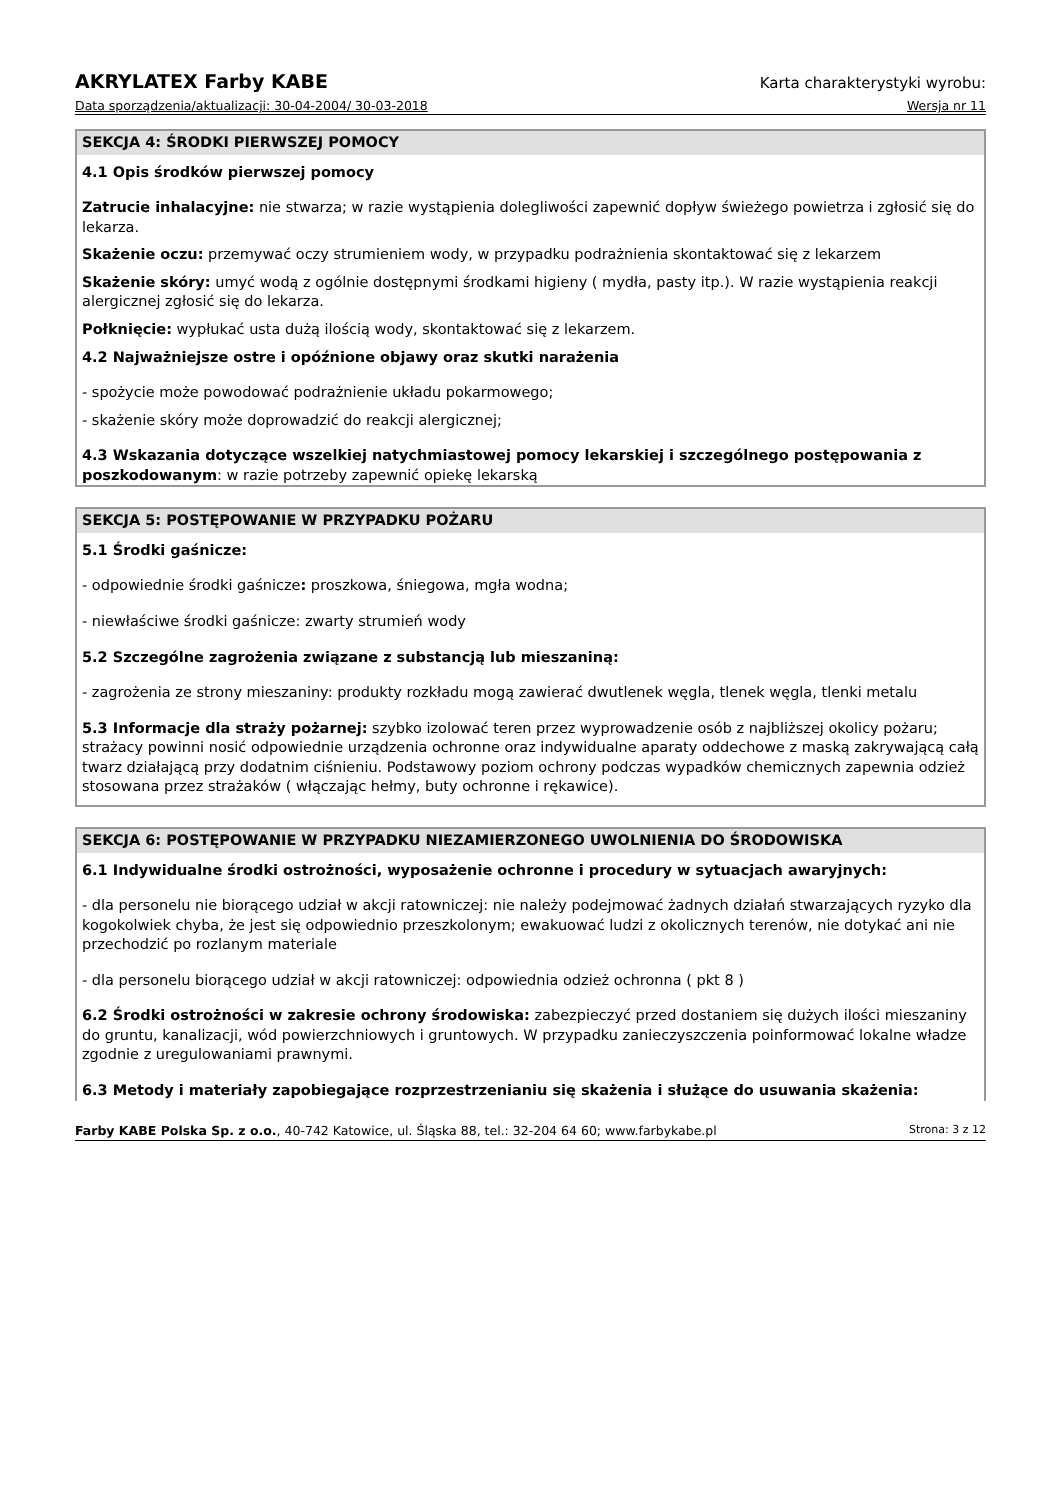AKRYLATEX Farby KABE Karta charakterystyki wyrobu:
Data sporządzenia/aktualizacji: 30-04-2004/ 30-03-2018 Wersja nr 11
SEKCJA 4: ŚRODKI PIERWSZEJ POMOCY
4.1 Opis środków pierwszej pomocy
Zatrucie inhalacyjne: nie stwarza; w razie wystąpienia dolegliwości zapewnić dopływ świeżego powietrza i zgłosić się do lekarza.
Skażenie oczu: przemywać oczy strumieniem wody, w przypadku podrażnienia skontaktować się z lekarzem
Skażenie skóry: umyć wodą z ogólnie dostępnymi środkami higieny ( mydła, pasty itp.). W razie wystąpienia reakcji alergicznej zgłosić się do lekarza.
Połknięcie: wypłukać usta dużą ilością wody, skontaktować się z lekarzem.
4.2 Najważniejsze ostre i opóźnione objawy oraz skutki narażenia
- spożycie może powodować podrażnienie układu pokarmowego;
- skażenie skóry może doprowadzić do reakcji alergicznej;
4.3 Wskazania dotyczące wszelkiej natychmiastowej pomocy lekarskiej i szczególnego postępowania z poszkodowanym: w razie potrzeby zapewnić opiekę lekarską
SEKCJA 5: POSTĘPOWANIE W PRZYPADKU POŻARU
5.1 Środki gaśnicze:
- odpowiednie środki gaśnicze: proszkowa, śniegowa, mgła wodna;
- niewłaściwe środki gaśnicze: zwarty strumień wody
5.2 Szczególne zagrożenia związane z substancją lub mieszaniną:
- zagrożenia ze strony mieszaniny: produkty rozkładu mogą zawierać dwutlenek węgla, tlenek węgla, tlenki metalu
5.3 Informacje dla straży pożarnej: szybko izolować teren przez wyprowadzenie osób z najbliższej okolicy pożaru; strażacy powinni nosić odpowiednie urządzenia ochronne oraz indywidualne aparaty oddechowe z maską zakrywającą całą twarz działającą przy dodatnim ciśnieniu. Podstawowy poziom ochrony podczas wypadków chemicznych zapewnia odzież stosowana przez strażaków ( włączając hełmy, buty ochronne i rękawice).
SEKCJA 6: POSTĘPOWANIE W PRZYPADKU NIEZAMIERZONEGO UWOLNIENIA DO ŚRODOWISKA
6.1 Indywidualne środki ostrożności, wyposażenie ochronne i procedury w sytuacjach awaryjnych:
- dla personelu nie biorącego udział w akcji ratowniczej: nie należy podejmować żadnych działań stwarzających ryzyko dla kogokolwiek chyba, że jest się odpowiednio przeszkolonym; ewakuować ludzi z okolicznych terenów, nie dotykać ani nie przechodzić po rozlanym materiale
- dla personelu biorącego udział w akcji ratowniczej: odpowiednia odzież ochronna ( pkt 8 )
6.2 Środki ostrożności w zakresie ochrony środowiska: zabezpieczyć przed dostaniem się dużych ilości mieszaniny do gruntu, kanalizacji, wód powierzchniowych i gruntowych. W przypadku zanieczyszczenia poinformować lokalne władze zgodnie z uregulowaniami prawnymi.
6.3 Metody i materiały zapobiegające rozprzestrzenianiu się skażenia i służące do usuwania skażenia:
Farby KABE Polska Sp. z o.o., 40-742 Katowice, ul. Śląska 88, tel.: 32-204 64 60; www.farbykabe.pl Strona: 3 z 12